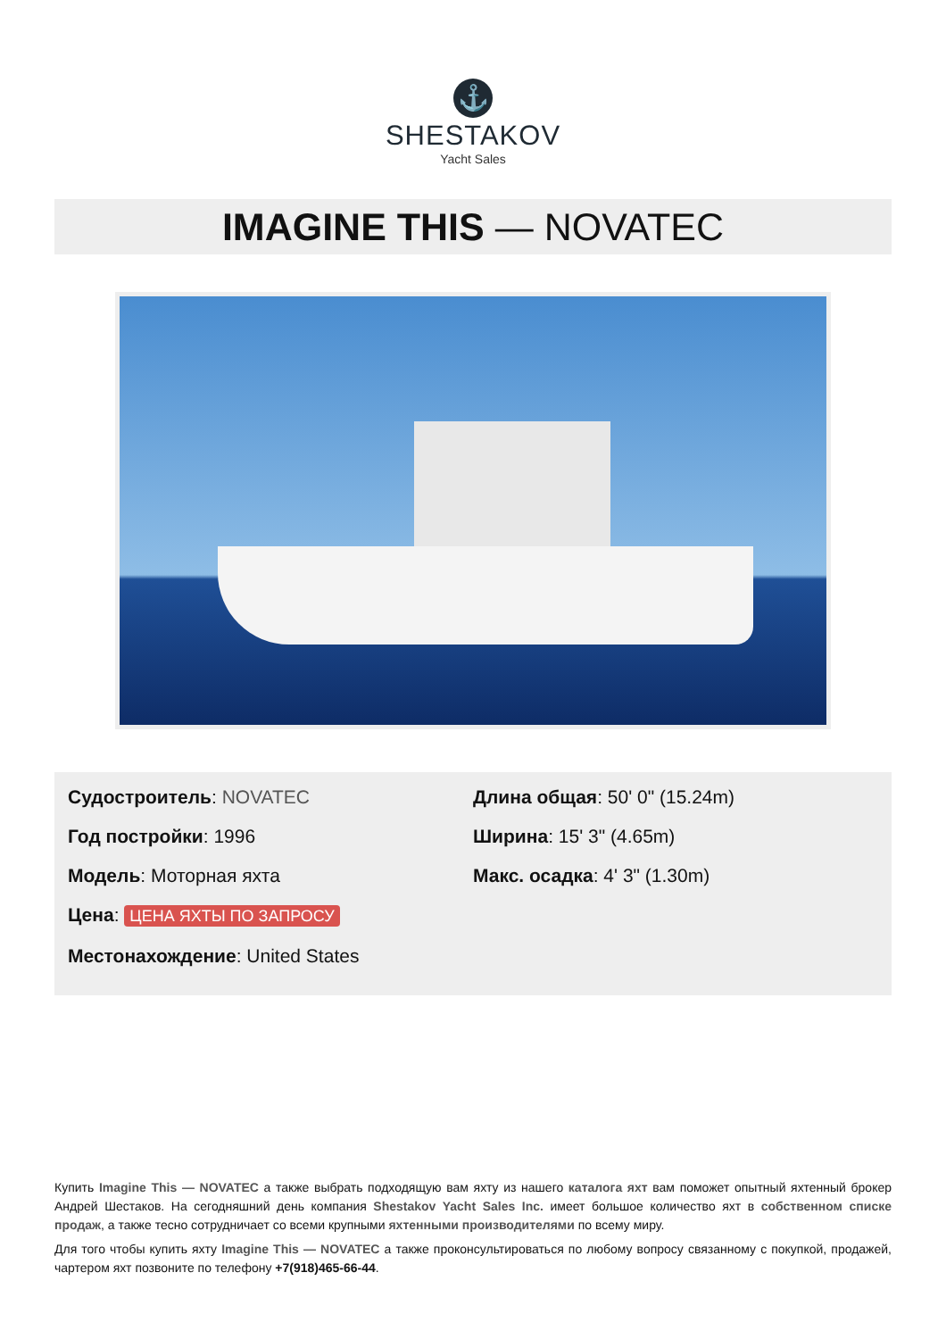⚓
SHESTAKOV
Yacht Sales
IMAGINE THIS — NOVATEC
Судостроитель: NOVATEC
Год постройки: 1996
Модель: Моторная яхта
Цена: ЦЕНА ЯХТЫ ПО ЗАПРОСУ
Местонахождение: United States
Длина общая: 50' 0" (15.24m)
Ширина: 15' 3" (4.65m)
Макс. осадка: 4' 3" (1.30m)
Купить Imagine This — NOVATEC а также выбрать подходящую вам яхту из нашего каталога яхт вам поможет опытный яхтенный брокер Андрей Шестаков. На сегодняшний день компания Shestakov Yacht Sales Inc. имеет большое количество яхт в собственном списке продаж, а также тесно сотрудничает со всеми крупными яхтенными производителями по всему миру.
Для того чтобы купить яхту Imagine This — NOVATEC а также проконсультироваться по любому вопросу связанному с покупкой, продажей, чартером яхт позвоните по телефону +7(918)465-66-44.